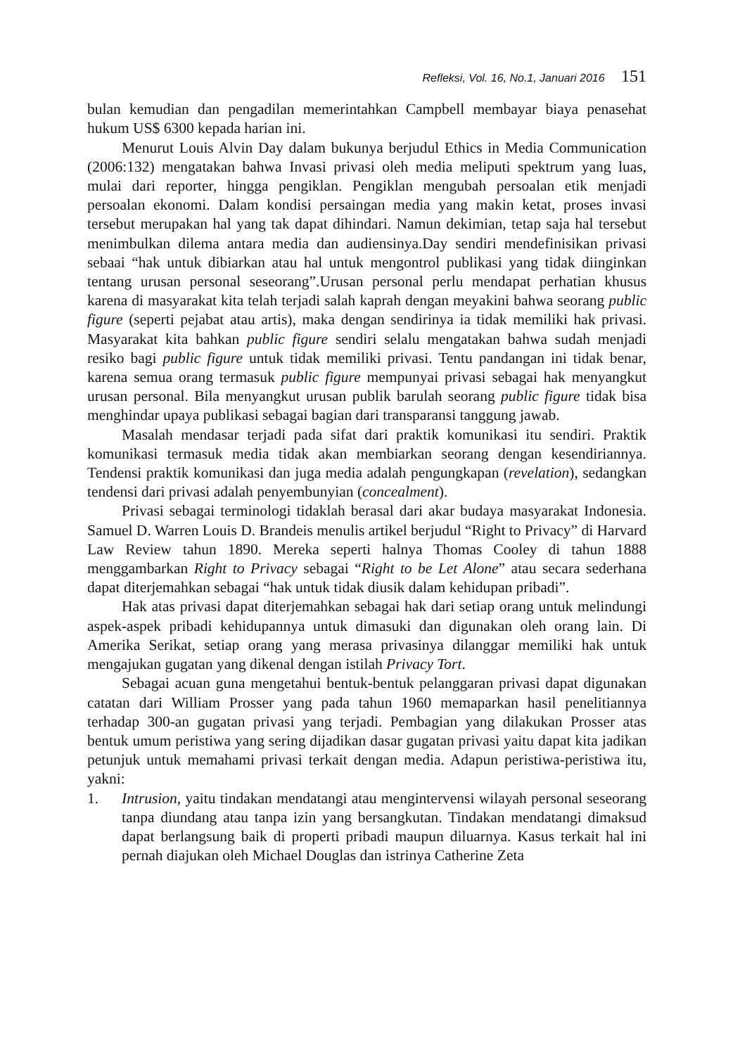Refleksi, Vol. 16, No.1, Januari 2016 151
bulan kemudian dan pengadilan memerintahkan Campbell membayar biaya penasehat hukum US$ 6300 kepada harian ini.
Menurut Louis Alvin Day dalam bukunya berjudul Ethics in Media Communication (2006:132) mengatakan bahwa Invasi privasi oleh media meliputi spektrum yang luas, mulai dari reporter, hingga pengiklan. Pengiklan mengubah persoalan etik menjadi persoalan ekonomi. Dalam kondisi persaingan media yang makin ketat, proses invasi tersebut merupakan hal yang tak dapat dihindari. Namun dekimian, tetap saja hal tersebut menimbulkan dilema antara media dan audiensinya.Day sendiri mendefinisikan privasi sebaai “hak untuk dibiarkan atau hal untuk mengontrol publikasi yang tidak diinginkan tentang urusan personal seseorang”.Urusan personal perlu mendapat perhatian khusus karena di masyarakat kita telah terjadi salah kaprah dengan meyakini bahwa seorang public figure (seperti pejabat atau artis), maka dengan sendirinya ia tidak memiliki hak privasi. Masyarakat kita bahkan public figure sendiri selalu mengatakan bahwa sudah menjadi resiko bagi public figure untuk tidak memiliki privasi. Tentu pandangan ini tidak benar, karena semua orang termasuk public figure mempunyai privasi sebagai hak menyangkut urusan personal. Bila menyangkut urusan publik barulah seorang public figure tidak bisa menghindar upaya publikasi sebagai bagian dari transparansi tanggung jawab.
Masalah mendasar terjadi pada sifat dari praktik komunikasi itu sendiri. Praktik komunikasi termasuk media tidak akan membiarkan seorang dengan kesendiriannya. Tendensi praktik komunikasi dan juga media adalah pengungkapan (revelation), sedangkan tendensi dari privasi adalah penyembunyian (concealment).
Privasi sebagai terminologi tidaklah berasal dari akar budaya masyarakat Indonesia. Samuel D. Warren Louis D. Brandeis menulis artikel berjudul “Right to Privacy” di Harvard Law Review tahun 1890. Mereka seperti halnya Thomas Cooley di tahun 1888 menggambarkan Right to Privacy sebagai “Right to be Let Alone” atau secara sederhana dapat diterjemahkan sebagai “hak untuk tidak diusik dalam kehidupan pribadi”.
Hak atas privasi dapat diterjemahkan sebagai hak dari setiap orang untuk melindungi aspek-aspek pribadi kehidupannya untuk dimasuki dan digunakan oleh orang lain. Di Amerika Serikat, setiap orang yang merasa privasinya dilanggar memiliki hak untuk mengajukan gugatan yang dikenal dengan istilah Privacy Tort.
Sebagai acuan guna mengetahui bentuk-bentuk pelanggaran privasi dapat digunakan catatan dari William Prosser yang pada tahun 1960 memaparkan hasil penelitiannya terhadap 300-an gugatan privasi yang terjadi. Pembagian yang dilakukan Prosser atas bentuk umum peristiwa yang sering dijadikan dasar gugatan privasi yaitu dapat kita jadikan petunjuk untuk memahami privasi terkait dengan media. Adapun peristiwa-peristiwa itu, yakni:
1. Intrusion, yaitu tindakan mendatangi atau mengintervensi wilayah personal seseorang tanpa diundang atau tanpa izin yang bersangkutan. Tindakan mendatangi dimaksud dapat berlangsung baik di properti pribadi maupun diluarnya. Kasus terkait hal ini pernah diajukan oleh Michael Douglas dan istrinya Catherine Zeta